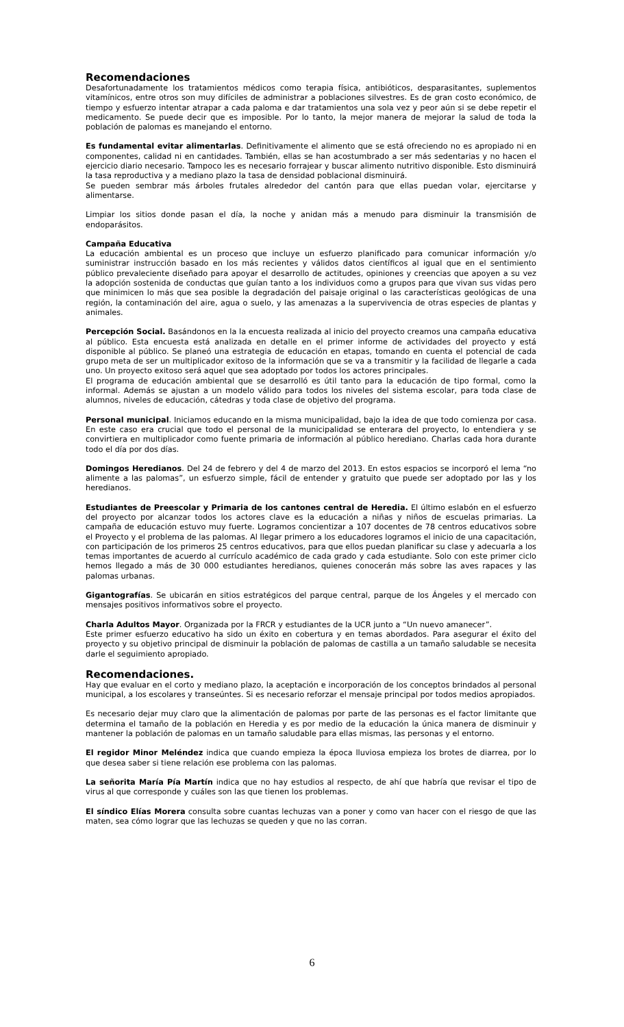Recomendaciones
Desafortunadamente los tratamientos médicos como terapia física, antibióticos, desparasitantes, suplementos vitamínicos, entre otros son muy difíciles de administrar a poblaciones silvestres. Es de gran costo económico, de tiempo y esfuerzo intentar atrapar a cada paloma e dar tratamientos una sola vez y peor aún si se debe repetir el medicamento. Se puede decir que es imposible. Por lo tanto, la mejor manera de mejorar la salud de toda la población de palomas es manejando el entorno.
Es fundamental evitar alimentarlas. Definitivamente el alimento que se está ofreciendo no es apropiado ni en componentes, calidad ni en cantidades. También, ellas se han acostumbrado a ser más sedentarias y no hacen el ejercicio diario necesario. Tampoco les es necesario forrajear y buscar alimento nutritivo disponible. Esto disminuirá la tasa reproductiva y a mediano plazo la tasa de densidad poblacional disminuirá.
Se pueden sembrar más árboles frutales alrededor del cantón para que ellas puedan volar, ejercitarse y alimentarse.
Limpiar los sitios donde pasan el día, la noche y anidan más a menudo para disminuir la transmisión de endoparásitos.
Campaña Educativa
La educación ambiental es un proceso que incluye un esfuerzo planificado para comunicar información y/o suministrar instrucción basado en los más recientes y válidos datos científicos al igual que en el sentimiento público prevaleciente diseñado para apoyar el desarrollo de actitudes, opiniones y creencias que apoyen a su vez la adopción sostenida de conductas que guían tanto a los individuos como a grupos para que vivan sus vidas pero que minimicen lo más que sea posible la degradación del paisaje original o las características geológicas de una región, la contaminación del aire, agua o suelo, y las amenazas a la supervivencia de otras especies de plantas y animales.
Percepción Social. Basándonos en la la encuesta realizada al inicio del proyecto creamos una campaña educativa al público. Esta encuesta está analizada en detalle en el primer informe de actividades del proyecto y está disponible al público. Se planeó una estrategia de educación en etapas, tomando en cuenta el potencial de cada grupo meta de ser un multiplicador exitoso de la información que se va a transmitir y la facilidad de llegarle a cada uno. Un proyecto exitoso será aquel que sea adoptado por todos los actores principales.
El programa de educación ambiental que se desarrolló es útil tanto para la educación de tipo formal, como la informal. Además se ajustan a un modelo válido para todos los niveles del sistema escolar, para toda clase de alumnos, niveles de educación, cátedras y toda clase de objetivo del programa.
Personal municipal. Iniciamos educando en la misma municipalidad, bajo la idea de que todo comienza por casa. En este caso era crucial que todo el personal de la municipalidad se enterara del proyecto, lo entendiera y se convirtiera en multiplicador como fuente primaria de información al público herediano. Charlas cada hora durante todo el día por dos días.
Domingos Heredianos. Del 24 de febrero y del 4 de marzo del 2013. En estos espacios se incorporó el lema “no alimente a las palomas”, un esfuerzo simple, fácil de entender y gratuito que puede ser adoptado por las y los heredianos.
Estudiantes de Preescolar y Primaria de los cantones central de Heredia. El último eslabón en el esfuerzo del proyecto por alcanzar todos los actores clave es la educación a niñas y niños de escuelas primarias. La campaña de educación estuvo muy fuerte. Logramos concientizar a 107 docentes de 78 centros educativos sobre el Proyecto y el problema de las palomas. Al llegar primero a los educadores logramos el inicio de una capacitación, con participación de los primeros 25 centros educativos, para que ellos puedan planificar su clase y adecuarla a los temas importantes de acuerdo al currículo académico de cada grado y cada estudiante. Solo con este primer ciclo hemos llegado a más de 30 000 estudiantes heredianos, quienes conocerán más sobre las aves rapaces y las palomas urbanas.
Gigantografías. Se ubicarán en sitios estratégicos del parque central, parque de los Ángeles y el mercado con mensajes positivos informativos sobre el proyecto.
Charla Adultos Mayor. Organizada por la FRCR y estudiantes de la UCR junto a “Un nuevo amanecer”.
Este primer esfuerzo educativo ha sido un éxito en cobertura y en temas abordados. Para asegurar el éxito del proyecto y su objetivo principal de disminuir la población de palomas de castilla a un tamaño saludable se necesita darle el seguimiento apropiado.
Recomendaciones.
Hay que evaluar en el corto y mediano plazo, la aceptación e incorporación de los conceptos brindados al personal municipal, a los escolares y transeúntes. Si es necesario reforzar el mensaje principal por todos medios apropiados.
Es necesario dejar muy claro que la alimentación de palomas por parte de las personas es el factor limitante que determina el tamaño de la población en Heredia y es por medio de la educación la única manera de disminuir y mantener la población de palomas en un tamaño saludable para ellas mismas, las personas y el entorno.
El regidor Minor Meléndez indica que cuando empieza la época lluviosa empieza los brotes de diarrea, por lo que desea saber si tiene relación ese problema con las palomas.
La señorita María Pía Martín indica que no hay estudios al respecto, de ahí que habría que revisar el tipo de virus al que corresponde y cuáles son las que tienen los problemas.
El síndico Elías Morera consulta sobre cuantas lechuzas van a poner y como van hacer con el riesgo de que las maten, sea cómo lograr que las lechuzas se queden y que no las corran.
6